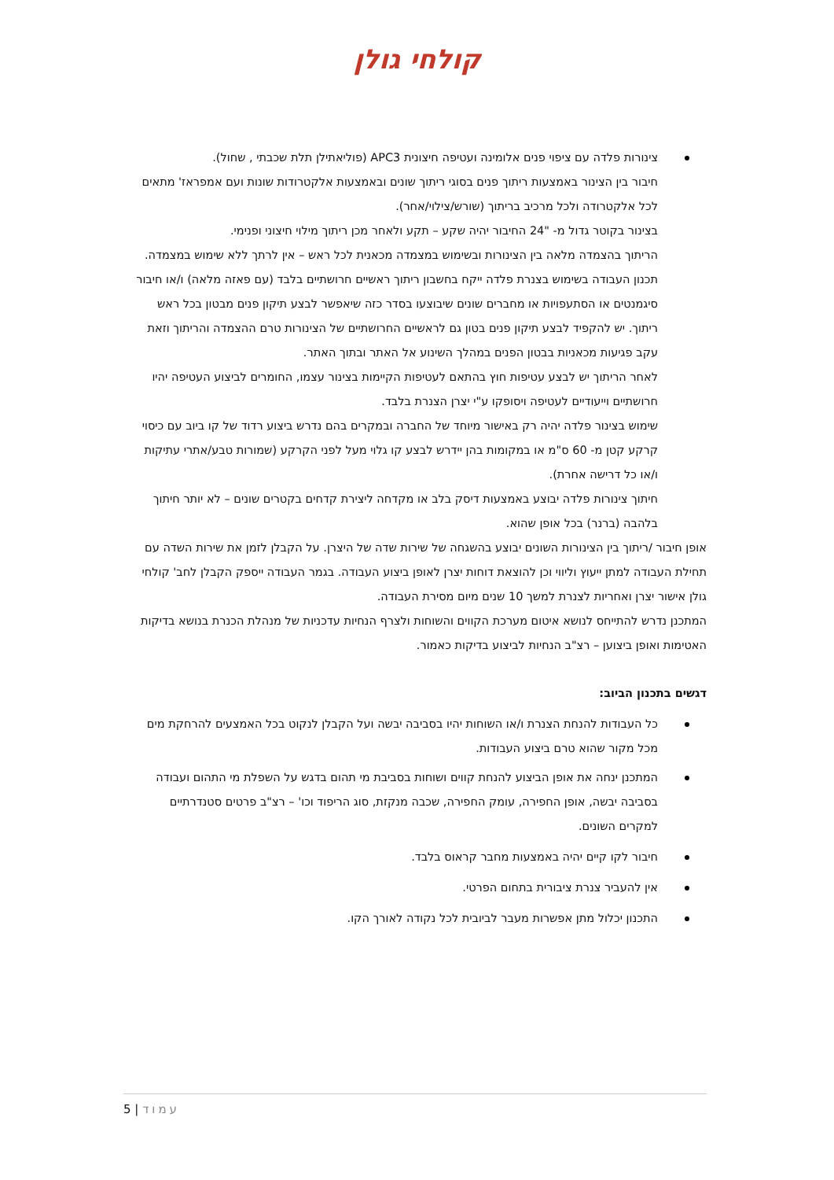קולחי גולן
צינורות פלדה עם ציפוי פנים אלומינה ועטיפה חיצונית APC3 (פוליאתילן תלת שכבתי , שחול).
חיבור בין הצינור באמצעות ריתוך פנים בסוגי ריתוך שונים ובאמצעות אלקטרודות שונות ועם אמפראז' מתאים לכל אלקטרודה ולכל מרכיב בריתוך (שורש/צילוי/אחר).
בצינור בקוטר גדול מ- "24 החיבור יהיה שקע – תקע ולאחר מכן ריתוך מילוי חיצוני ופנימי.
הריתוך בהצמדה מלאה בין הצינורות ובשימוש במצמדה מכאנית לכל ראש – אין לרתך ללא שימוש במצמדה.
תכנון העבודה בשימוש בצנרת פלדה ייקח בחשבון ריתוך ראשיים חרושתיים בלבד (עם פאזה מלאה) ו/או חיבור סיגמנטים או הסתעפויות או מחברים שונים שיבוצעו בסדר כזה שיאפשר לבצע תיקון פנים מבטון בכל ראש ריתוך. יש להקפיד לבצע תיקון פנים בטון גם לראשיים החרושתיים של הצינורות טרם ההצמדה והריתוך וזאת עקב פגיעות מכאניות בבטון הפנים במהלך השינוע אל האתר ובתוך האתר.
לאחר הריתוך יש לבצע עטיפות חוץ בהתאם לעטיפות הקיימות בצינור עצמו, החומרים לביצוע העטיפה יהיו חרושתיים וייעודיים לעטיפה ויסופקו ע"י יצרן הצנרת בלבד.
שימוש בצינור פלדה יהיה רק באישור מיוחד של החברה ובמקרים בהם נדרש ביצוע רדוד של קו ביוב עם כיסוי קרקע קטן מ- 60 ס"מ או במקומות בהן יידרש לבצע קו גלוי מעל לפני הקרקע (שמורות טבע/אתרי עתיקות ו/או כל דרישה אחרת).
חיתוך צינורות פלדה יבוצע באמצעות דיסק בלב או מקדחה ליצירת קדחים בקטרים שונים – לא יותר חיתוך בלהבה (ברנר) בכל אופן שהוא.
אופן חיבור /ריתוך בין הצינורות השונים יבוצע בהשגחה של שירות שדה של היצרן. על הקבלן לזמן את שירות השדה עם תחילת העבודה למתן ייעוץ וליווי וכן להוצאת דוחות יצרן לאופן ביצוע העבודה. בגמר העבודה ייספק הקבלן לחב' קולחי גולן אישור יצרן ואחריות לצנרת למשך 10 שנים מיום מסירת העבודה.
המתכנן נדרש להתייחס לנושא איטום מערכת הקווים והשוחות ולצרף הנחיות עדכניות של מנהלת הכנרת בנושא בדיקות האטימות ואופן ביצוען – רצ"ב הנחיות לביצוע בדיקות כאמור.
דגשים בתכנון הביוב:
כל העבודות להנחת הצנרת ו/או השוחות יהיו בסביבה יבשה ועל הקבלן לנקוט בכל האמצעים להרחקת מים מכל מקור שהוא טרם ביצוע העבודות.
המתכנן ינחה את אופן הביצוע להנחת קווים ושוחות בסביבת מי תהום בדגש על השפלת מי התהום ועבודה בסביבה יבשה, אופן החפירה, עומק החפירה, שכבה מנקזת, סוג הריפוד וכו' – רצ"ב פרטים סטנדרתיים למקרים השונים.
חיבור לקו קיים יהיה באמצעות מחבר קראוס בלבד.
אין להעביר צנרת ציבורית בתחום הפרטי.
התכנון יכלול מתן אפשרות מעבר לביובית לכל נקודה לאורך הקו.
עמוד | 5